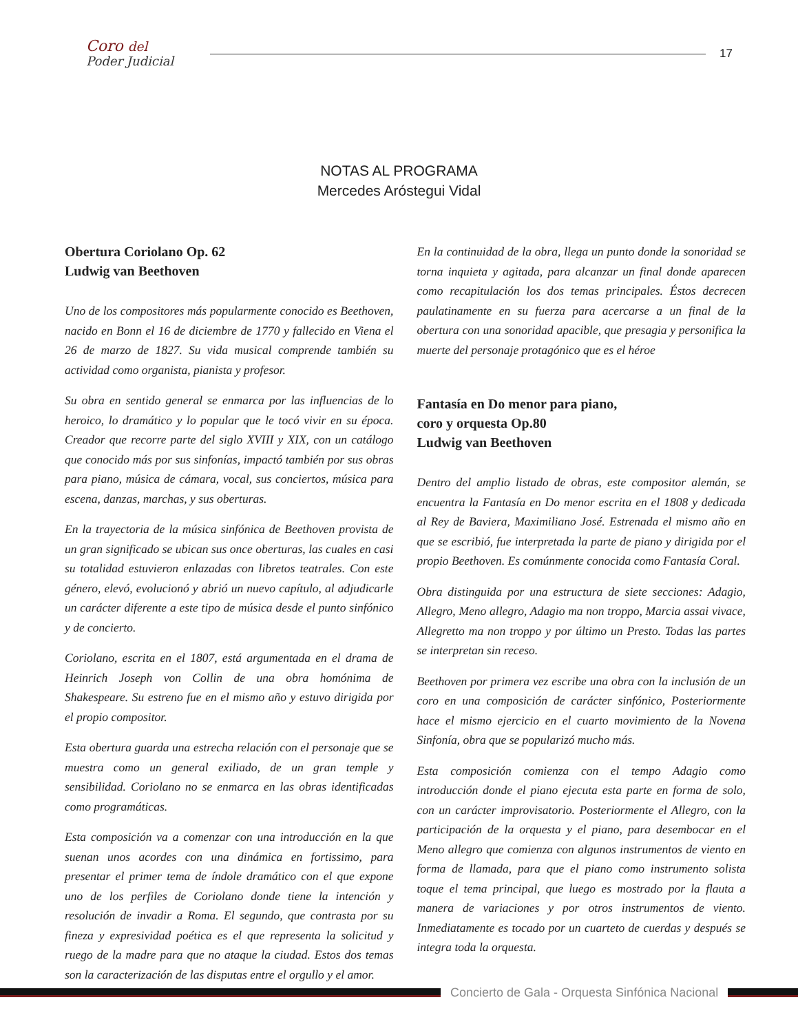Coro del
Poder Judicial
17
NOTAS AL PROGRAMA
Mercedes Aróstegui Vidal
Obertura Coriolano Op. 62
Ludwig van Beethoven
Uno de los compositores más popularmente conocido es Beethoven, nacido en Bonn el 16 de diciembre de 1770 y fallecido en Viena el 26 de marzo de 1827. Su vida musical comprende también su actividad como organista, pianista y profesor.
Su obra en sentido general se enmarca por las influencias de lo heroico, lo dramático y lo popular que le tocó vivir en su época. Creador que recorre parte del siglo XVIII y XIX, con un catálogo que conocido más por sus sinfonías, impactó también por sus obras para piano, música de cámara, vocal, sus conciertos, música para escena, danzas, marchas, y sus oberturas.
En la trayectoria de la música sinfónica de Beethoven provista de un gran significado se ubican sus once oberturas, las cuales en casi su totalidad estuvieron enlazadas con libretos teatrales. Con este género, elevó, evolucionó y abrió un nuevo capítulo, al adjudicarle un carácter diferente a este tipo de música desde el punto sinfónico y de concierto.
Coriolano, escrita en el 1807, está argumentada en el drama de Heinrich Joseph von Collin de una obra homónima de Shakespeare. Su estreno fue en el mismo año y estuvo dirigida por el propio compositor.
Esta obertura guarda una estrecha relación con el personaje que se muestra como un general exiliado, de un gran temple y sensibilidad. Coriolano no se enmarca en las obras identificadas como programáticas.
Esta composición va a comenzar con una introducción en la que suenan unos acordes con una dinámica en fortissimo, para presentar el primer tema de índole dramático con el que expone uno de los perfiles de Coriolano donde tiene la intención y resolución de invadir a Roma. El segundo, que contrasta por su fineza y expresividad poética es el que representa la solicitud y ruego de la madre para que no ataque la ciudad. Estos dos temas son la caracterización de las disputas entre el orgullo y el amor.
En la continuidad de la obra, llega un punto donde la sonoridad se torna inquieta y agitada, para alcanzar un final donde aparecen como recapitulación los dos temas principales. Éstos decrecen paulatinamente en su fuerza para acercarse a un final de la obertura con una sonoridad apacible, que presagia y personifica la muerte del personaje protagónico que es el héroe
Fantasía en Do menor para piano,
coro y orquesta Op.80
Ludwig van Beethoven
Dentro del amplio listado de obras, este compositor alemán, se encuentra la Fantasía en Do menor escrita en el 1808 y dedicada al Rey de Baviera, Maximiliano José. Estrenada el mismo año en que se escribió, fue interpretada la parte de piano y dirigida por el propio Beethoven. Es comúnmente conocida como Fantasía Coral.
Obra distinguida por una estructura de siete secciones: Adagio, Allegro, Meno allegro, Adagio ma non troppo, Marcia assai vivace, Allegretto ma non troppo y por último un Presto. Todas las partes se interpretan sin receso.
Beethoven por primera vez escribe una obra con la inclusión de un coro en una composición de carácter sinfónico, Posteriormente hace el mismo ejercicio en el cuarto movimiento de la Novena Sinfonía, obra que se popularizó mucho más.
Esta composición comienza con el tempo Adagio como introducción donde el piano ejecuta esta parte en forma de solo, con un carácter improvisatorio. Posteriormente el Allegro, con la participación de la orquesta y el piano, para desembocar en el Meno allegro que comienza con algunos instrumentos de viento en forma de llamada, para que el piano como instrumento solista toque el tema principal, que luego es mostrado por la flauta a manera de variaciones y por otros instrumentos de viento. Inmediatamente es tocado por un cuarteto de cuerdas y después se integra toda la orquesta.
Concierto de Gala - Orquesta Sinfónica Nacional